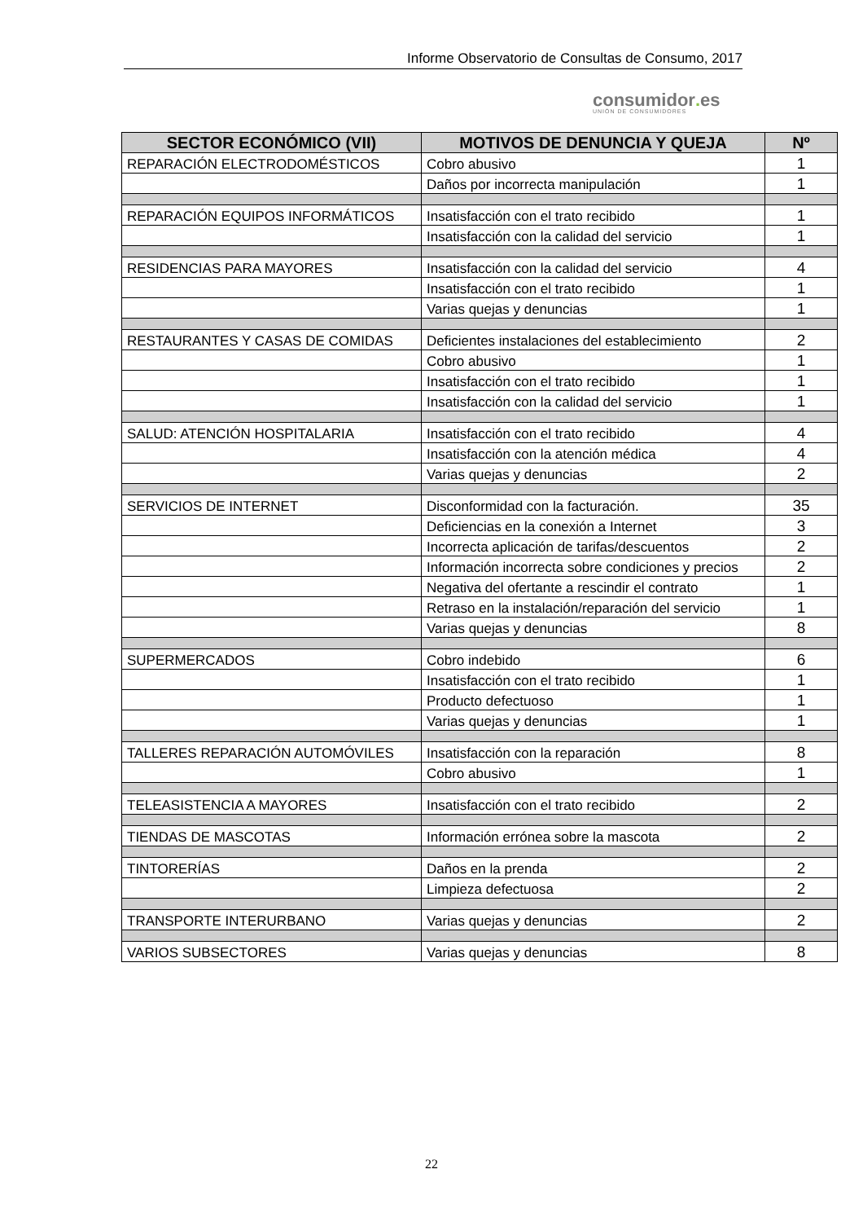Informe Observatorio de Consultas de Consumo, 2017
consumidor. es
UNIÓN DE CONSUMIDORES
| SECTOR ECONÓMICO (VII) | MOTIVOS DE DENUNCIA Y QUEJA | Nº |
| --- | --- | --- |
| REPARACIÓN ELECTRODOMÉSTICOS | Cobro abusivo | 1 |
| | Daños por incorrecta manipulación | 1 |
| REPARACIÓN EQUIPOS INFORMÁTICOS | Insatisfacción con el trato recibido | 1 |
| | Insatisfacción con la calidad del servicio | 1 |
| RESIDENCIAS PARA MAYORES | Insatisfacción con la calidad del servicio | 4 |
| | Insatisfacción con el trato recibido | 1 |
| | Varias quejas y denuncias | 1 |
| RESTAURANTES Y CASAS DE COMIDAS | Deficientes instalaciones del establecimiento | 2 |
| | Cobro abusivo | 1 |
| | Insatisfacción con el trato recibido | 1 |
| | Insatisfacción con la calidad del servicio | 1 |
| SALUD: ATENCIÓN HOSPITALARIA | Insatisfacción con el trato recibido | 4 |
| | Insatisfacción con la atención médica | 4 |
| | Varias quejas y denuncias | 2 |
| SERVICIOS DE INTERNET | Disconformidad con la facturación. | 35 |
| | Deficiencias en la conexión a Internet | 3 |
| | Incorrecta aplicación de tarifas/descuentos | 2 |
| | Información incorrecta sobre condiciones y precios | 2 |
| | Negativa del ofertante a rescindir el contrato | 1 |
| | Retraso en la instalación/reparación del servicio | 1 |
| | Varias quejas y denuncias | 8 |
| SUPERMERCADOS | Cobro indebido | 6 |
| | Insatisfacción con el trato recibido | 1 |
| | Producto defectuoso | 1 |
| | Varias quejas y denuncias | 1 |
| TALLERES REPARACIÓN AUTOMÓVILES | Insatisfacción con la reparación | 8 |
| | Cobro abusivo | 1 |
| TELEASISTENCIA A MAYORES | Insatisfacción con el trato recibido | 2 |
| TIENDAS DE MASCOTAS | Información errónea sobre la mascota | 2 |
| TINTORERÍAS | Daños en la prenda | 2 |
| | Limpieza defectuosa | 2 |
| TRANSPORTE INTERURBANO | Varias quejas y denuncias | 2 |
| VARIOS SUBSECTORES | Varias quejas y denuncias | 8 |
22